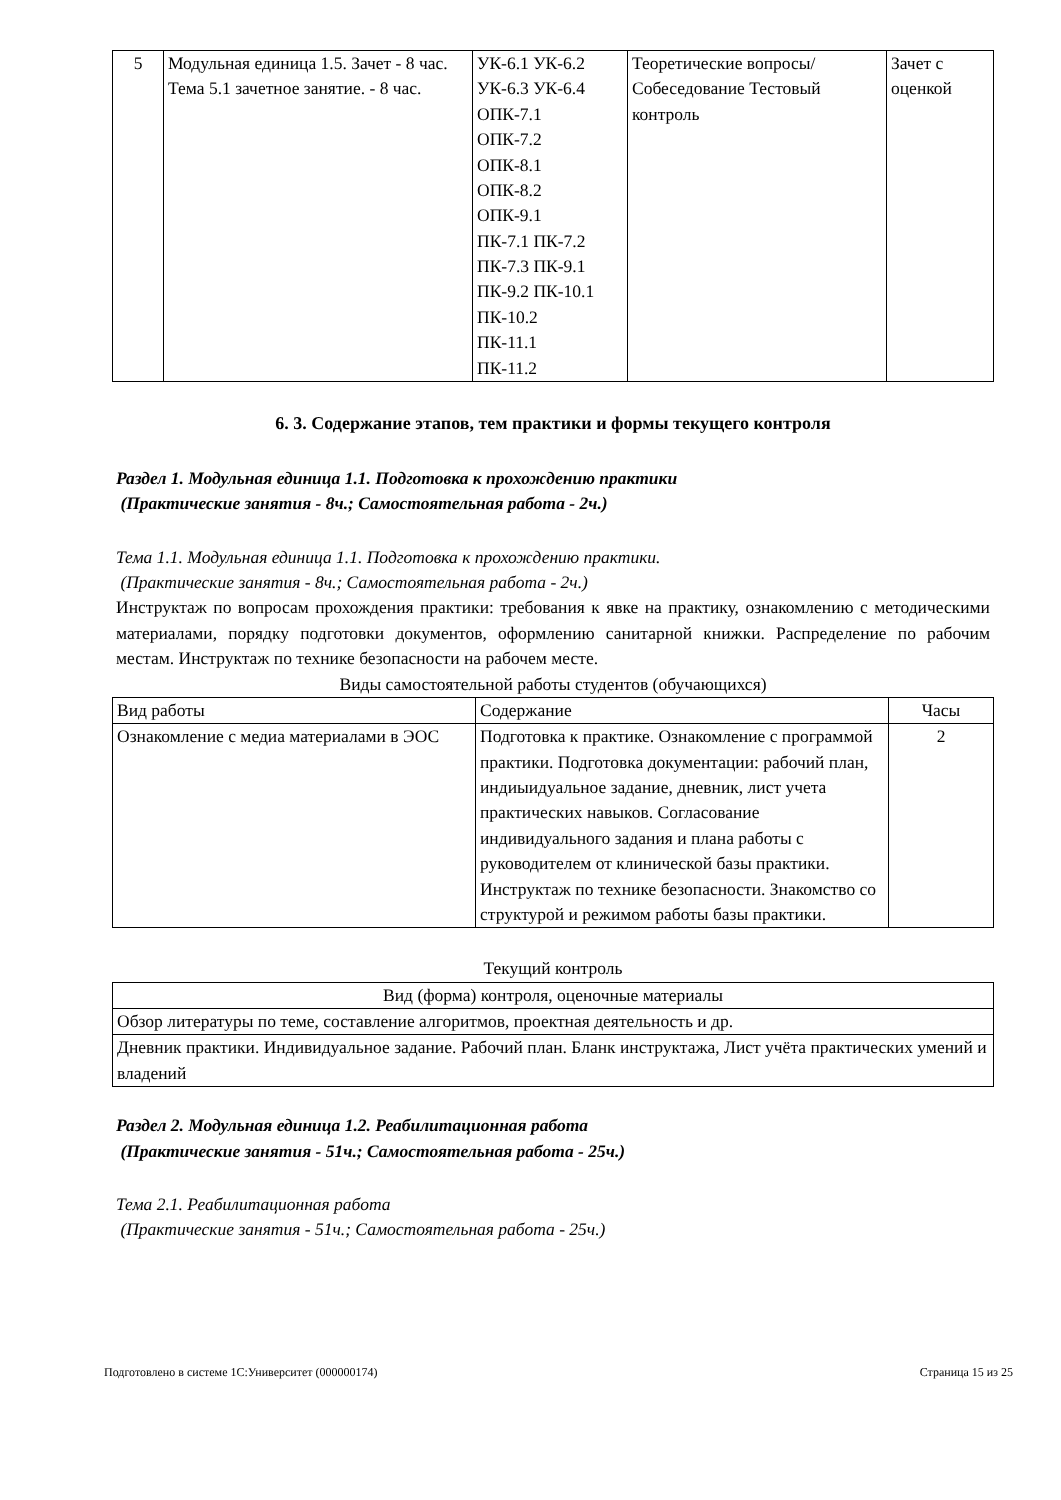| 5 | Модульная единица 1.5. Зачет - 8 час. Тема 5.1 зачетное занятие. - 8 час. | УК-6.1 УК-6.2 УК-6.3 УК-6.4 ОПК-7.1 ОПК-7.2 ОПК-8.1 ОПК-8.2 ОПК-9.1 ПК-7.1 ПК-7.2 ПК-7.3 ПК-9.1 ПК-9.2 ПК-10.1 ПК-10.2 ПК-11.1 ПК-11.2 | Теоретические вопросы/Собеседование Тестовый контроль | Зачет с оценкой |
6. 3. Содержание этапов, тем практики и формы текущего контроля
Раздел 1. Модульная единица 1.1. Подготовка к прохождению практики
(Практические занятия - 8ч.; Самостоятельная работа - 2ч.)
Тема 1.1. Модульная единица 1.1. Подготовка к прохождению практики.
(Практические занятия - 8ч.; Самостоятельная работа - 2ч.)
Инструктаж по вопросам прохождения практики: требования к явке на практику, ознакомлению с методическими материалами, порядку подготовки документов, оформлению санитарной книжки. Распределение по рабочим местам. Инструктаж по технике безопасности на рабочем месте.
Виды самостоятельной работы студентов (обучающихся)
| Вид работы | Содержание | Часы |
| --- | --- | --- |
| Ознакомление с медиа материалами в ЭОС | Подготовка к практике. Ознакомление с программой практики. Подготовка документации: рабочий план, индиыидуальное задание, дневник, лист учета практических навыков. Согласование индивидуального задания и плана работы с руководителем от клинической базы практики. Инструктаж по технике безопасности. Знакомство со структурой и режимом работы базы практики. | 2 |
Текущий контроль
| Вид (форма) контроля, оценочные материалы |
| --- |
| Обзор литературы по теме, составление алгоритмов, проектная деятельность и др. |
| Дневник практики. Индивидуальное задание. Рабочий план. Бланк инструктажа, Лист учёта практических умений и владений |
Раздел 2. Модульная единица 1.2. Реабилитационная работа
(Практические занятия - 51ч.; Самостоятельная работа - 25ч.)
Тема 2.1. Реабилитационная работа
(Практические занятия - 51ч.; Самостоятельная работа - 25ч.)
Подготовлено в системе 1С:Университет (000000174) Страница 15 из 25